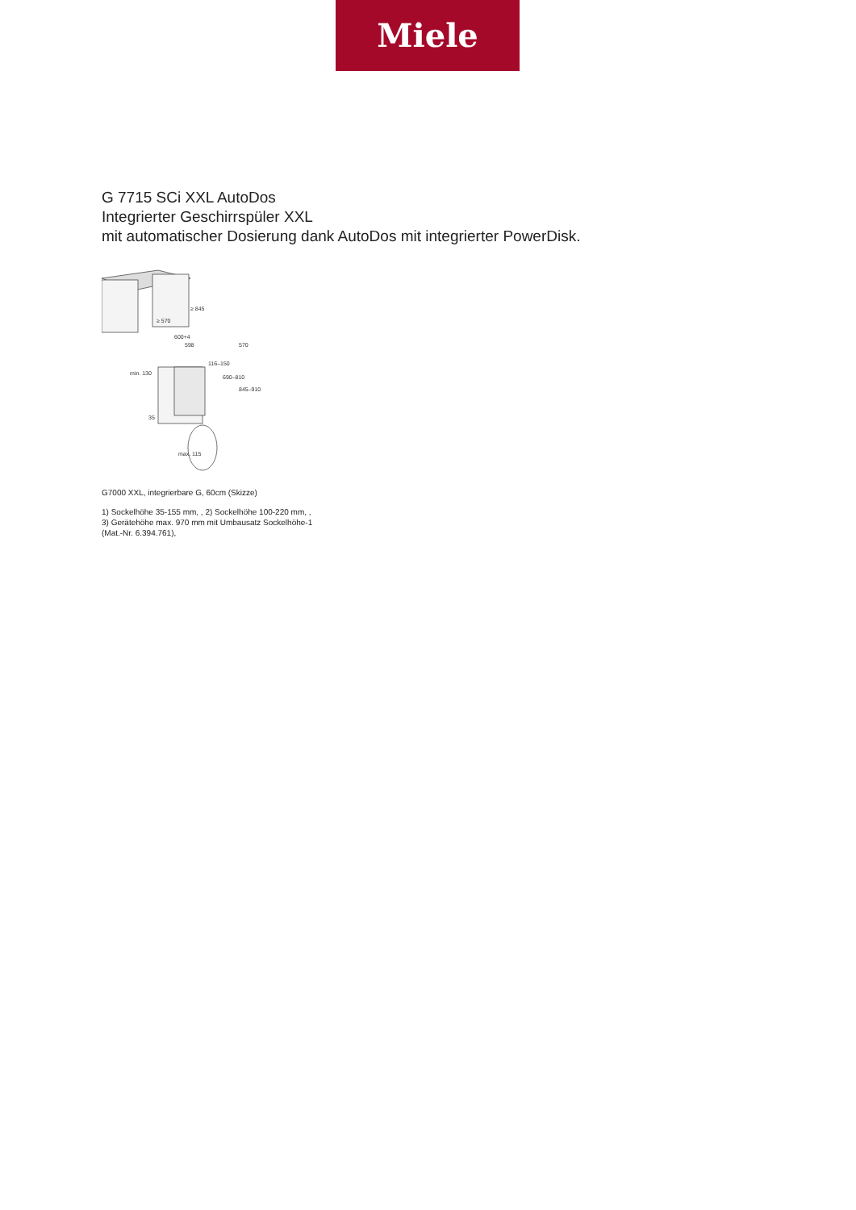Miele
G 7715 SCi XXL AutoDos
Integrierter Geschirrspüler XXL
mit automatischer Dosierung dank AutoDos mit integrierter PowerDisk.
≥ 845
≥ 570
600+4
598
570
116–150
690–810
845–910
min. 130
35
max. 115
G7000 XXL, integrierbare G, 60cm (Skizze)
1) Sockelhöhe 35-155 mm, , 2) Sockelhöhe 100-220 mm, , 3) Gerätehöhe max. 970 mm mit Umbausatz Sockelhöhe-1 (Mat.-Nr. 6.394.761),